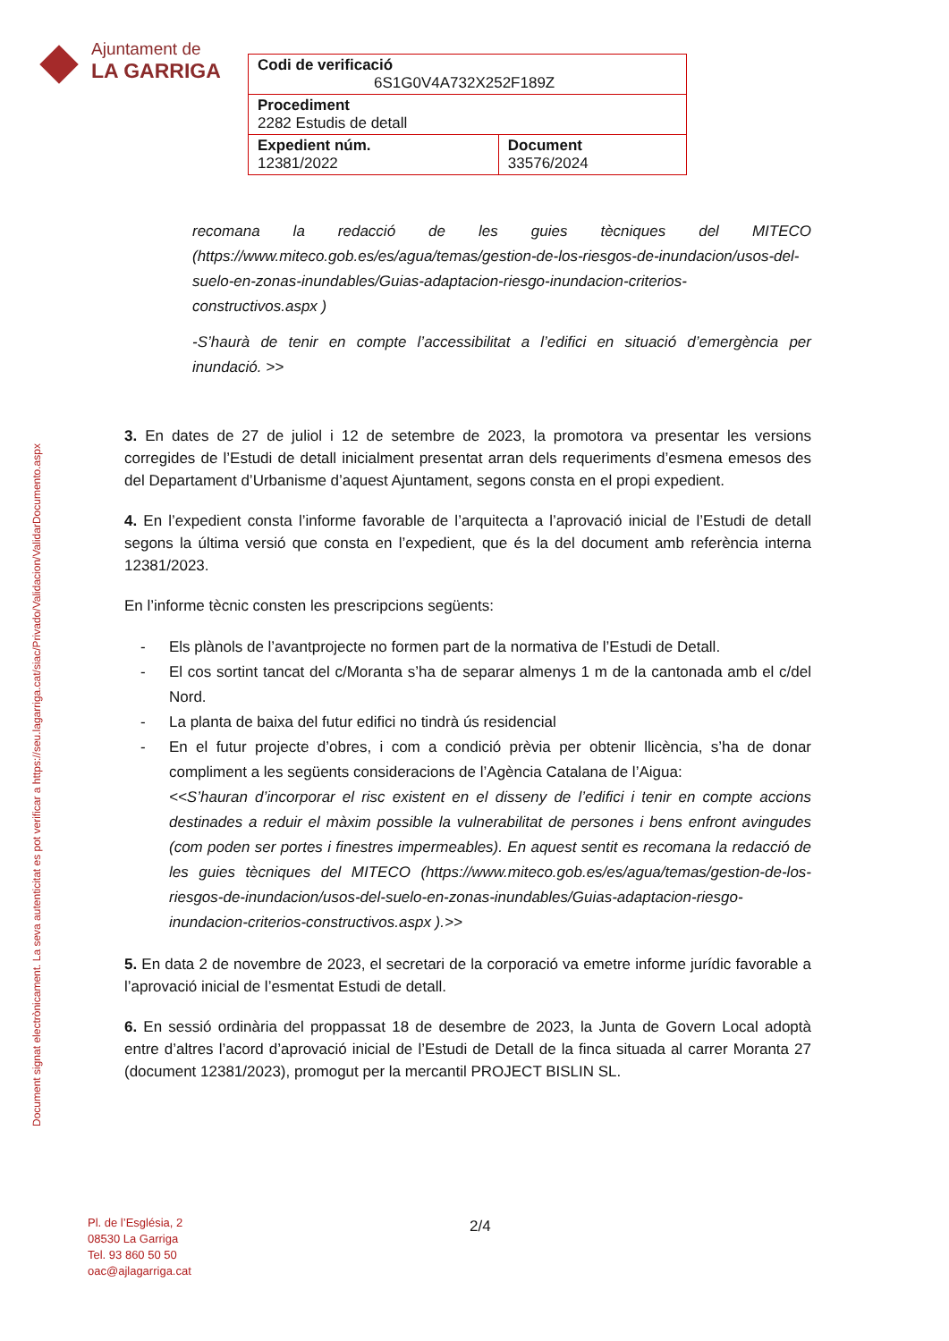Ajuntament de
LA GARRIGA
| Codi de verificació 6S1G0V4A732X252F189Z | |
| Procediment 2282 Estudis de detall | |
| Expedient núm. 12381/2022 | Document 33576/2024 |
Document signat electrònicament. La seva autenticitat es pot verificar a https://seu.lagarriga.cat/siac/Privado/Validacion/ValidarDocumento.aspx
recomana la redacció de les guies tècniques del MITECO (https://www.miteco.gob.es/es/agua/temas/gestion-de-los-riesgos-de-inundacion/usos-del-suelo-en-zonas-inundables/Guias-adaptacion-riesgo-inundacion-criterios-constructivos.aspx )
-S’haurà de tenir en compte l’accessibilitat a l’edifici en situació d’emergència per inundació. >>
3. En dates de 27 de juliol i 12 de setembre de 2023, la promotora va presentar les versions corregides de l’Estudi de detall inicialment presentat arran dels requeriments d’esmena emesos des del Departament d’Urbanisme d’aquest Ajuntament, segons consta en el propi expedient.
4. En l’expedient consta l’informe favorable de l’arquitecta a l’aprovació inicial de l’Estudi de detall segons la última versió que consta en l’expedient, que és la del document amb referència interna 12381/2023.
En l’informe tècnic consten les prescripcions següents:
- Els plànols de l’avantprojecte no formen part de la normativa de l’Estudi de Detall.
- El cos sortint tancat del c/Moranta s’ha de separar almenys 1 m de la cantonada amb el c/del Nord.
- La planta de baixa del futur edifici no tindrà ús residencial
- En el futur projecte d’obres, i com a condició prèvia per obtenir llicència, s’ha de donar compliment a les següents consideracions de l’Agència Catalana de l’Aigua:
<<S’hauran d’incorporar el risc existent en el disseny de l’edifici i tenir en compte accions destinades a reduir el màxim possible la vulnerabilitat de persones i bens enfront avingudes (com poden ser portes i finestres impermeables). En aquest sentit es recomana la redacció de les guies tècniques del MITECO (https://www.miteco.gob.es/es/agua/temas/gestion-de-los-riesgos-de-inundacion/usos-del-suelo-en-zonas-inundables/Guias-adaptacion-riesgo-inundacion-criterios-constructivos.aspx ).>>
5. En data 2 de novembre de 2023, el secretari de la corporació va emetre informe jurídic favorable a l’aprovació inicial de l’esmentat Estudi de detall.
6. En sessió ordinària del proppassat 18 de desembre de 2023, la Junta de Govern Local adoptà entre d’altres l’acord d’aprovació inicial de l’Estudi de Detall de la finca situada al carrer Moranta 27 (document 12381/2023), promogut per la mercantil PROJECT BISLIN SL.
Pl. de l’Església, 2
08530 La Garriga
Tel. 93 860 50 50
oac@ajlagarriga.cat
2/4